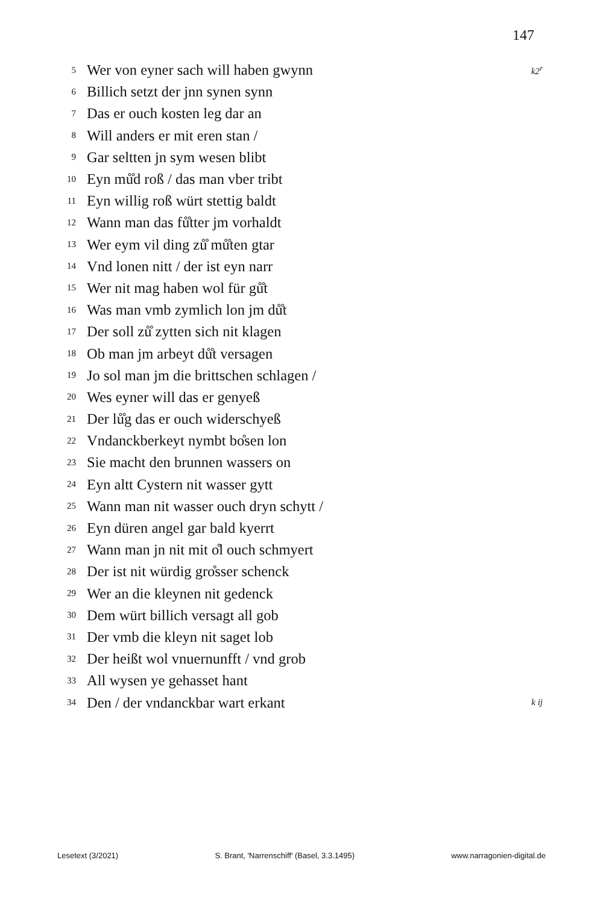147
5 Wer von eyner sach will haben gwynn k2<sup>r</sup>
6 Billich setzt der jnn synen synn
7 Das er ouch kosten leg dar an
8 Will anders er mit eren stan /
9 Gar seltten jn sym wesen blibt
10 Eyn mů̊d roß / das man vber tribt
11 Eyn willig roß würt stettig baldt
12 Wann man das fů̊tter jm vorhaldt
13 Wer eym vil ding zů̊ mů̊ten gtar
14 Vnd lonen nitt / der ist eyn narr
15 Wer nit mag haben wol für gů̊t
16 Was man vmb zymlich lon jm dů̊t
17 Der soll zů̊ zytten sich nit klagen
18 Ob man jm arbeyt dů̊t versagen
19 Jo sol man jm die brittschen schlagen /
20 Wes eyner will das er genyeß
21 Der lů̊g das er ouch widerschyeß
22 Vndanckberkeyt nymbt bo̊sen lon
23 Sie macht den brunnen wassers on
24 Eyn altt Cystern nit wasser gytt
25 Wann man nit wasser ouch dryn schytt /
26 Eyn düren angel gar bald kyerrt
27 Wann man jn nit mit o̊l ouch schmyert
28 Der ist nit würdig gro̊sser schenck
29 Wer an die kleynen nit gedenck
30 Dem würt billich versagt all gob
31 Der vmb die kleyn nit saget lob
32 Der heißt wol vnuernunfft / vnd grob
33 All wysen ye gehasset hant
34 Den / der vndanckbar wart erkant k ij
Lesetext (3/2021) S. Brant, 'Narrenschiff' (Basel, 3.3.1495) www.narragonien-digital.de